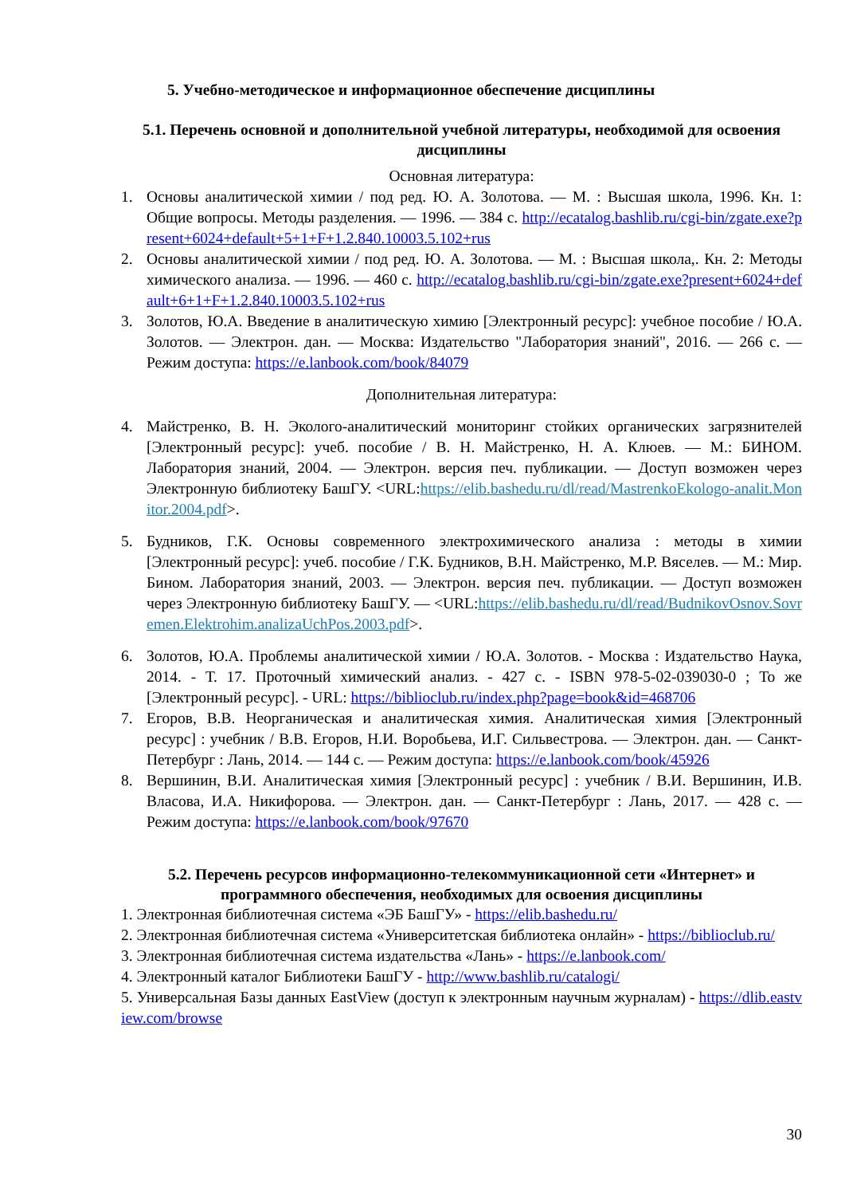5. Учебно-методическое и информационное обеспечение дисциплины
5.1. Перечень основной и дополнительной учебной литературы, необходимой для освоения дисциплины
Основная литература:
1. Основы аналитической химии / под ред. Ю. А. Золотова. — М. : Высшая школа, 1996. Кн. 1: Общие вопросы. Методы разделения. — 1996. — 384 с. http://ecatalog.bashlib.ru/cgi-bin/zgate.exe?present+6024+default+5+1+F+1.2.840.10003.5.102+rus
2. Основы аналитической химии / под ред. Ю. А. Золотова. — М. : Высшая школа,. Кн. 2: Методы химического анализа. — 1996. — 460 с. http://ecatalog.bashlib.ru/cgi-bin/zgate.exe?present+6024+default+6+1+F+1.2.840.10003.5.102+rus
3. Золотов, Ю.А. Введение в аналитическую химию [Электронный ресурс]: учебное пособие / Ю.А. Золотов. — Электрон. дан. — Москва: Издательство "Лаборатория знаний", 2016. — 266 с. — Режим доступа: https://e.lanbook.com/book/84079
Дополнительная литература:
4. Майстренко, В. Н. Эколого-аналитический мониторинг стойких органических загрязнителей [Электронный ресурс]: учеб. пособие / В. Н. Майстренко, Н. А. Клюев. — М.: БИНОМ. Лаборатория знаний, 2004. — Электрон. версия печ. публикации. — Доступ возможен через Электронную библиотеку БашГУ. <URL:https://elib.bashedu.ru/dl/read/MastrenkoEkologo-analit.Monitor.2004.pdf>.
5. Будников, Г.К. Основы современного электрохимического анализа : методы в химии [Электронный ресурс]: учеб. пособие / Г.К. Будников, В.Н. Майстренко, М.Р. Вяселев. — М.: Мир. Бином. Лаборатория знаний, 2003. — Электрон. версия печ. публикации. — Доступ возможен через Электронную библиотеку БашГУ. — <URL:https://elib.bashedu.ru/dl/read/BudnikovOsnov.Sovremen.Elektrohim.analizaUchPos.2003.pdf>.
6. Золотов, Ю.А. Проблемы аналитической химии / Ю.А. Золотов. - Москва : Издательство Наука, 2014. - Т. 17. Проточный химический анализ. - 427 с. - ISBN 978-5-02-039030-0 ; То же [Электронный ресурс]. - URL: https://biblioclub.ru/index.php?page=book&id=468706
7. Егоров, В.В. Неорганическая и аналитическая химия. Аналитическая химия [Электронный ресурс] : учебник / В.В. Егоров, Н.И. Воробьева, И.Г. Сильвестрова. — Электрон. дан. — Санкт-Петербург : Лань, 2014. — 144 с. — Режим доступа: https://e.lanbook.com/book/45926
8. Вершинин, В.И. Аналитическая химия [Электронный ресурс] : учебник / В.И. Вершинин, И.В. Власова, И.А. Никифорова. — Электрон. дан. — Санкт-Петербург : Лань, 2017. — 428 с. — Режим доступа: https://e.lanbook.com/book/97670
5.2. Перечень ресурсов информационно-телекоммуникационной сети «Интернет» и программного обеспечения, необходимых для освоения дисциплины
1. Электронная библиотечная система «ЭБ БашГУ» - https://elib.bashedu.ru/
2. Электронная библиотечная система «Университетская библиотека онлайн» - https://biblioclub.ru/
3. Электронная библиотечная система издательства «Лань» - https://e.lanbook.com/
4. Электронный каталог Библиотеки БашГУ - http://www.bashlib.ru/catalogi/
5. Универсальная Базы данных EastView (доступ к электронным научным журналам) - https://dlib.eastview.com/browse
30